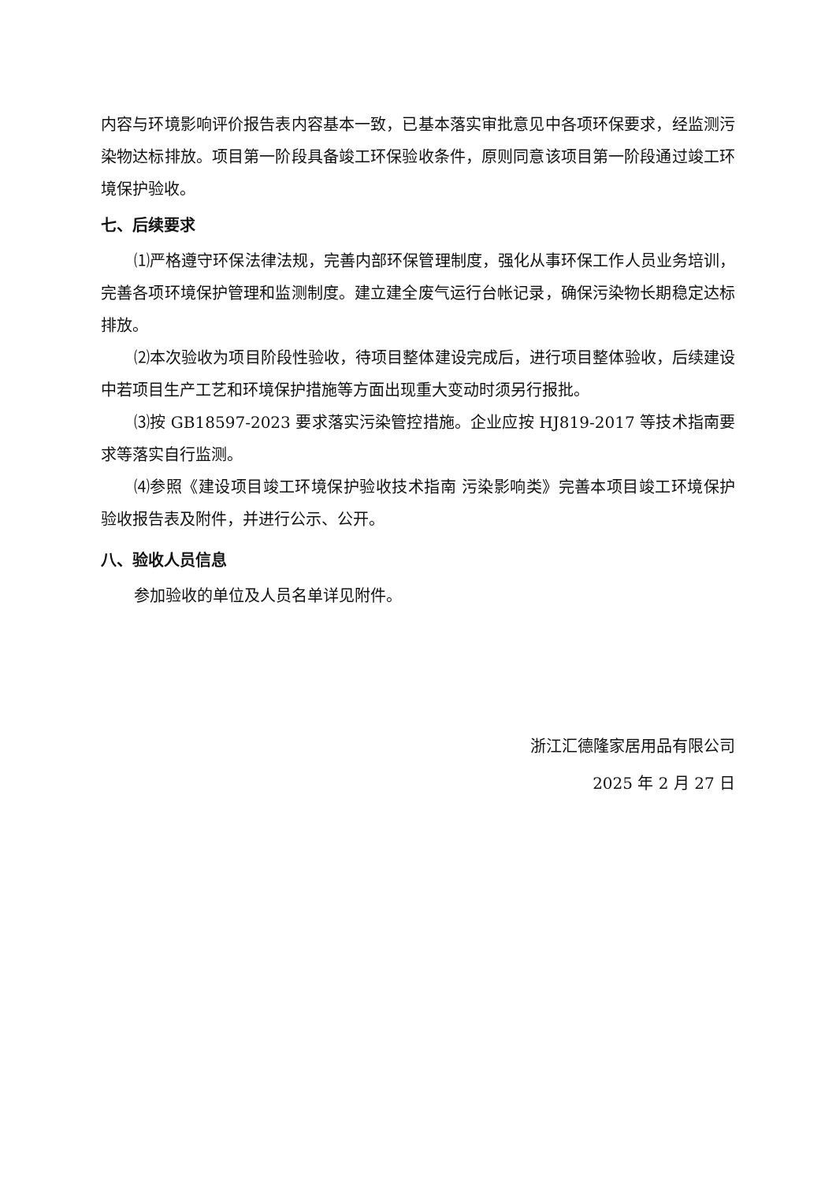内容与环境影响评价报告表内容基本一致，已基本落实审批意见中各项环保要求，经监测污染物达标排放。项目第一阶段具备竣工环保验收条件，原则同意该项目第一阶段通过竣工环境保护验收。
七、后续要求
⑴严格遵守环保法律法规，完善内部环保管理制度，强化从事环保工作人员业务培训，完善各项环境保护管理和监测制度。建立建全废气运行台帐记录，确保污染物长期稳定达标排放。
⑵本次验收为项目阶段性验收，待项目整体建设完成后，进行项目整体验收，后续建设中若项目生产工艺和环境保护措施等方面出现重大变动时须另行报批。
⑶按 GB18597-2023 要求落实污染管控措施。企业应按 HJ819-2017 等技术指南要求等落实自行监测。
⑷参照《建设项目竣工环境保护验收技术指南 污染影响类》完善本项目竣工环境保护验收报告表及附件，并进行公示、公开。
八、验收人员信息
参加验收的单位及人员名单详见附件。
浙江汇德隆家居用品有限公司
2025 年 2 月 27 日